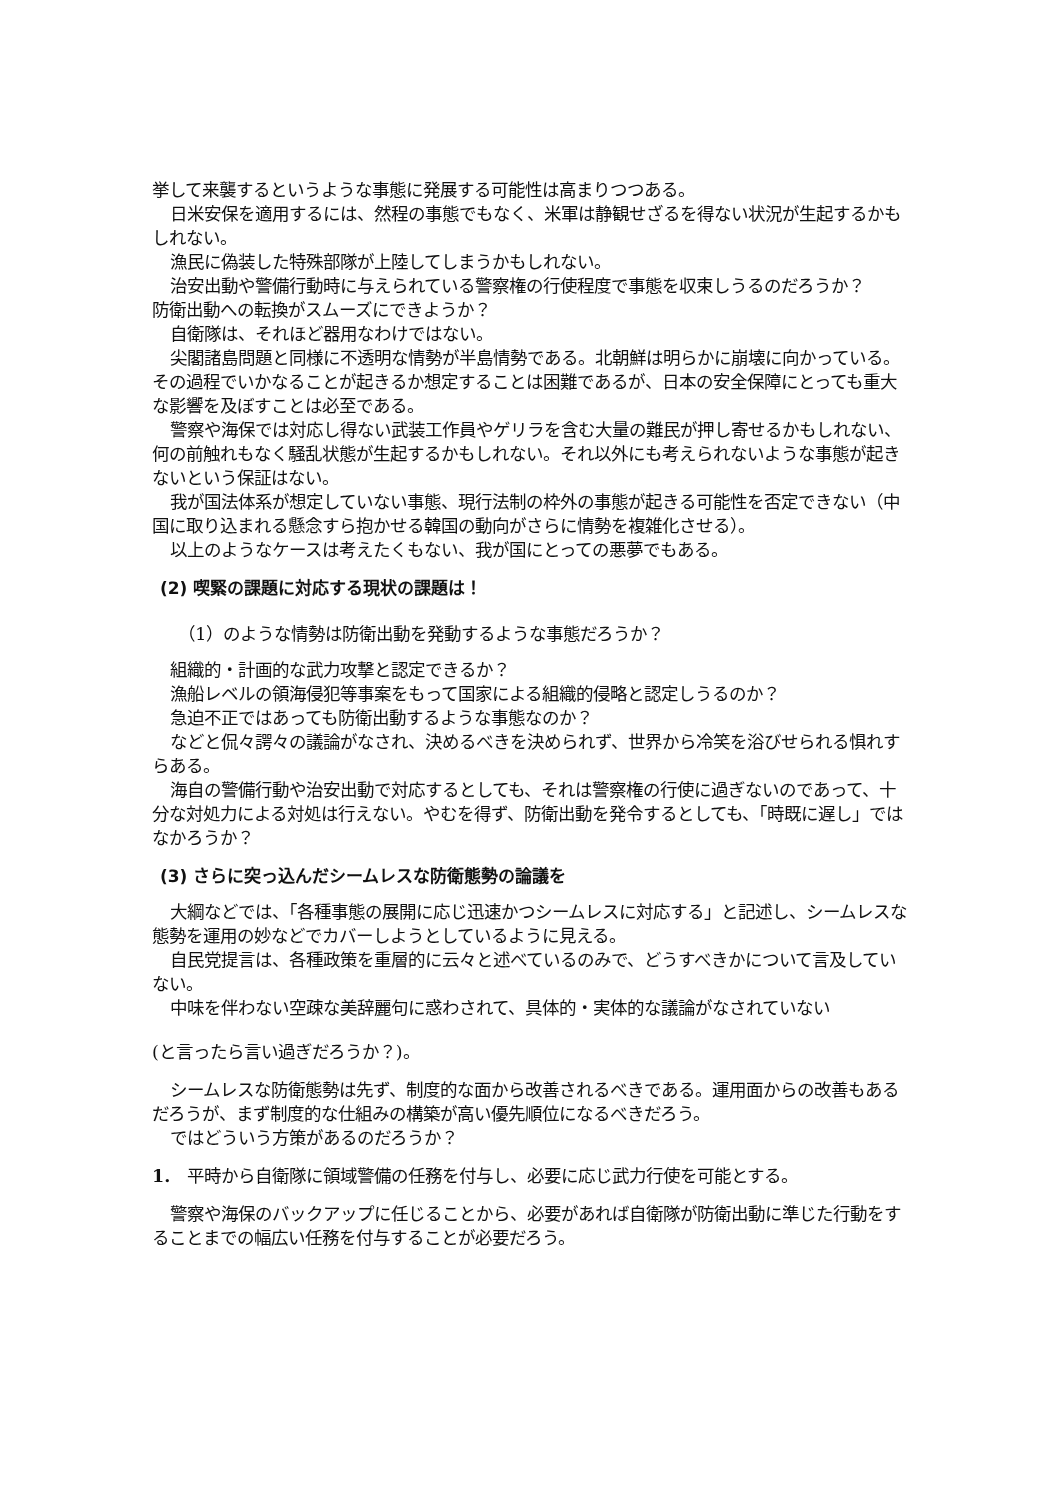挙して来襲するというような事態に発展する可能性は高まりつつある。
日米安保を適用するには、然程の事態でもなく、米軍は静観せざるを得ない状況が生起するかもしれない。
漁民に偽装した特殊部隊が上陸してしまうかもしれない。
治安出動や警備行動時に与えられている警察権の行使程度で事態を収束しうるのだろうか？
防衛出動への転換がスムーズにできようか？
自衛隊は、それほど器用なわけではない。
尖閣諸島問題と同様に不透明な情勢が半島情勢である。北朝鮮は明らかに崩壊に向かっている。その過程でいかなることが起きるか想定することは困難であるが、日本の安全保障にとっても重大な影響を及ぼすことは必至である。
警察や海保では対応し得ない武装工作員やゲリラを含む大量の難民が押し寄せるかもしれない、何の前触れもなく騒乱状態が生起するかもしれない。それ以外にも考えられないような事態が起きないという保証はない。
我が国法体系が想定していない事態、現行法制の枠外の事態が起きる可能性を否定できない（中国に取り込まれる懸念すら抱かせる韓国の動向がさらに情勢を複雑化させる）。
以上のようなケースは考えたくもない、我が国にとっての悪夢でもある。
(2) 喫緊の課題に対応する現状の課題は！
（1）のような情勢は防衛出動を発動するような事態だろうか？
組織的・計画的な武力攻撃と認定できるか？
漁船レベルの領海侵犯等事案をもって国家による組織的侵略と認定しうるのか？
急迫不正ではあっても防衛出動するような事態なのか？
などと侃々諤々の議論がなされ、決めるべきを決められず、世界から冷笑を浴びせられる惧れすらある。
海自の警備行動や治安出動で対応するとしても、それは警察権の行使に過ぎないのであって、十分な対処力による対処は行えない。やむを得ず、防衛出動を発令するとしても、「時既に遅し」ではなかろうか？
(3) さらに突っ込んだシームレスな防衛態勢の論議を
大綱などでは、「各種事態の展開に応じ迅速かつシームレスに対応する」と記述し、シームレスな態勢を運用の妙などでカバーしようとしているように見える。
自民党提言は、各種政策を重層的に云々と述べているのみで、どうすべきかについて言及していない。
中味を伴わない空疎な美辞麗句に惑わされて、具体的・実体的な議論がなされていない
(と言ったら言い過ぎだろうか？)。
シームレスな防衛態勢は先ず、制度的な面から改善されるべきである。運用面からの改善もあるだろうが、まず制度的な仕組みの構築が高い優先順位になるべきだろう。
ではどういう方策があるのだろうか？
1.　平時から自衛隊に領域警備の任務を付与し、必要に応じ武力行使を可能とする。
警察や海保のバックアップに任じることから、必要があれば自衛隊が防衛出動に準じた行動をすることまでの幅広い任務を付与することが必要だろう。